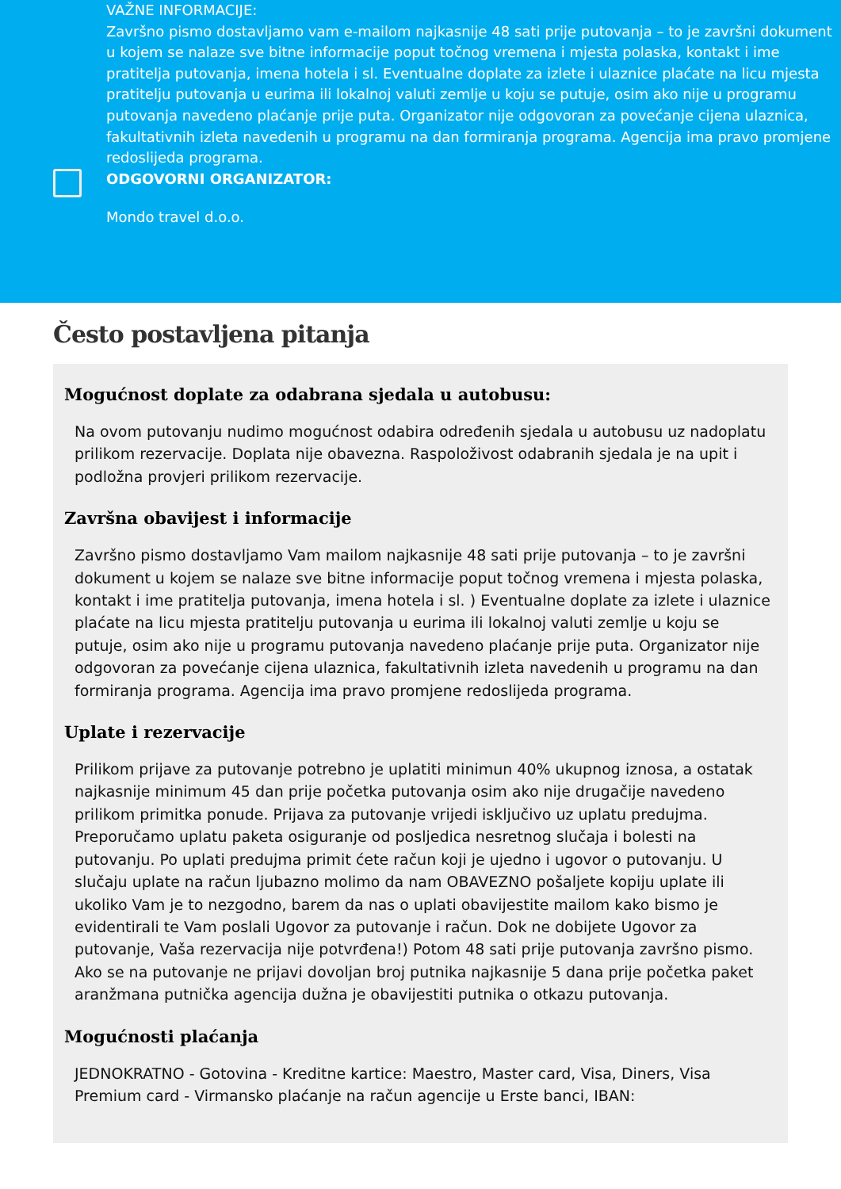VAŽNE INFORMACIJE:
Završno pismo dostavljamo vam e-mailom najkasnije 48 sati prije putovanja – to je završni dokument u kojem se nalaze sve bitne informacije poput točnog vremena i mjesta polaska, kontakt i ime pratitelja putovanja, imena hotela i sl. Eventualne doplate za izlete i ulaznice plaćate na licu mjesta pratitelju putovanja u eurima ili lokalnoj valuti zemlje u koju se putuje, osim ako nije u programu putovanja navedeno plaćanje prije puta. Organizator nije odgovoran za povećanje cijena ulaznica, fakultativnih izleta navedenih u programu na dan formiranja programa. Agencija ima pravo promjene redoslijeda programa.
ODGOVORNI ORGANIZATOR:
Mondo travel d.o.o.
Često postavljena pitanja
Mogućnost doplate za odabrana sjedala u autobusu:
Na ovom putovanju nudimo mogućnost odabira određenih sjedala u autobusu uz nadoplatu prilikom rezervacije. Doplata nije obavezna. Raspoloživost odabranih sjedala je na upit i podložna provjeri prilikom rezervacije.
Završna obavijest i informacije
Završno pismo dostavljamo Vam mailom najkasnije 48 sati prije putovanja – to je završni dokument u kojem se nalaze sve bitne informacije poput točnog vremena i mjesta polaska, kontakt i ime pratitelja putovanja, imena hotela i sl. ) Eventualne doplate za izlete i ulaznice plaćate na licu mjesta pratitelju putovanja u eurima ili lokalnoj valuti zemlje u koju se putuje, osim ako nije u programu putovanja navedeno plaćanje prije puta. Organizator nije odgovoran za povećanje cijena ulaznica, fakultativnih izleta navedenih u programu na dan formiranja programa. Agencija ima pravo promjene redoslijeda programa.
Uplate i rezervacije
Prilikom prijave za putovanje potrebno je uplatiti minimun 40% ukupnog iznosa, a ostatak najkasnije minimum 45 dan prije početka putovanja osim ako nije drugačije navedeno prilikom primitka ponude. Prijava za putovanje vrijedi isključivo uz uplatu predujma. Preporučamo uplatu paketa osiguranje od posljedica nesretnog slučaja i bolesti na putovanju. Po uplati predujma primit ćete račun koji je ujedno i ugovor o putovanju. U slučaju uplate na račun ljubazno molimo da nam OBAVEZNO pošaljete kopiju uplate ili ukoliko Vam je to nezgodno, barem da nas o uplati obavijestite mailom kako bismo je evidentirali te Vam poslali Ugovor za putovanje i račun. Dok ne dobijete Ugovor za putovanje, Vaša rezervacija nije potvrđena!) Potom 48 sati prije putovanja završno pismo. Ako se na putovanje ne prijavi dovoljan broj putnika najkasnije 5 dana prije početka paket aranžmana putnička agencija dužna je obavijestiti putnika o otkazu putovanja.
Mogućnosti plaćanja
JEDNOKRATNO - Gotovina - Kreditne kartice: Maestro, Master card, Visa, Diners, Visa Premium card - Virmansko plaćanje na račun agencije u Erste banci, IBAN: